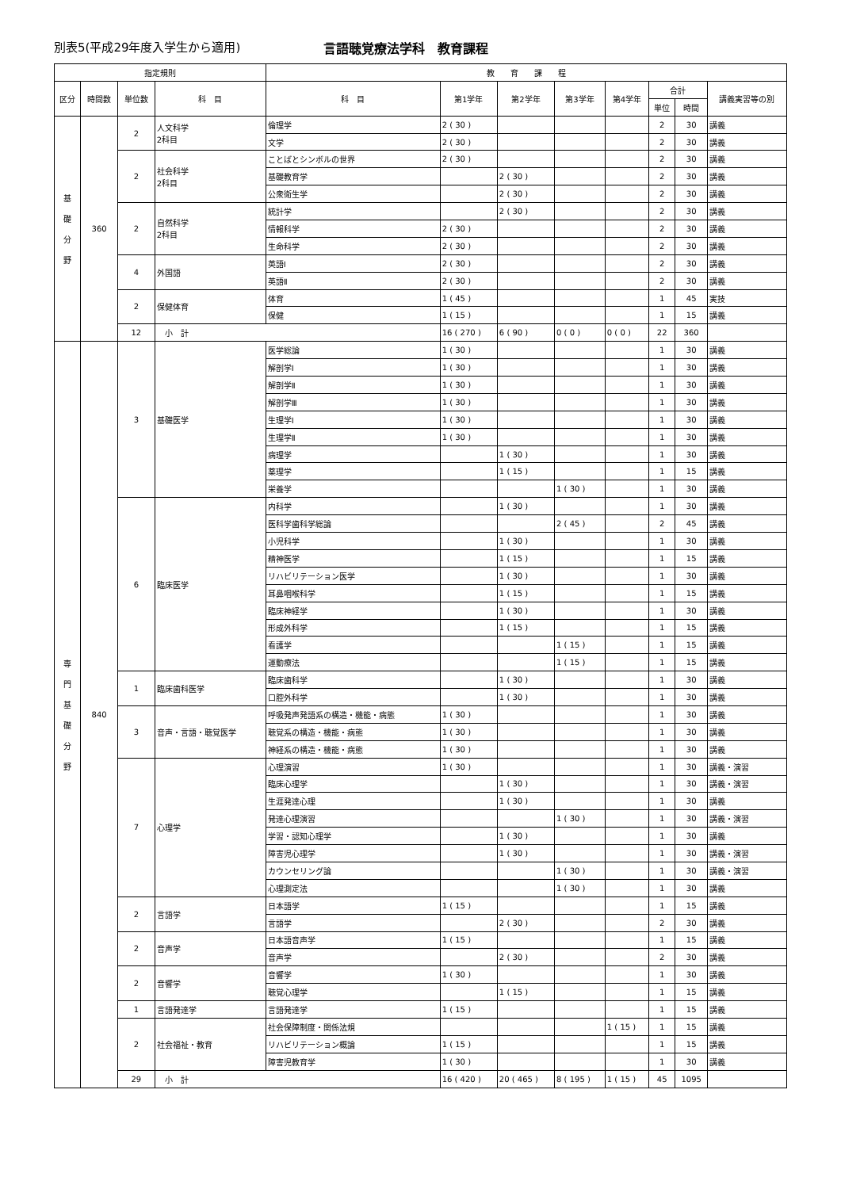別表5(平成29年度入学生から適用) 言語聴覚療法学科　教育課程
| 指定規則 | | | | 教 育 課 程 | | | | | | | |
| --- | --- | --- | --- | --- | --- | --- | --- | --- | --- | --- | --- |
| 区分 | 時間数 | 単位数 | 科 目 | 科 目 | 第1学年 | 第2学年 | 第3学年 | 第4学年 | 合計 | | 講義実習等の別 |
| | | | | | | | | | 単位 | 時間 | |
| 基 礎 分 野 | 360 | 2 | 人文科学 2科目 | 倫理学 | 2 ( 30 ) | | | | 2 | 30 | 講義 |
| | | | | 文学 | 2 ( 30 ) | | | | 2 | 30 | 講義 |
| | | 2 | 社会科学 2科目 | ことばとシンボルの世界 | 2 ( 30 ) | | | | 2 | 30 | 講義 |
| | | | | 基礎教育学 | | 2 ( 30 ) | | | 2 | 30 | 講義 |
| | | | | 公衆衛生学 | | 2 ( 30 ) | | | 2 | 30 | 講義 |
| | | 2 | 自然科学 2科目 | 統計学 | | 2 ( 30 ) | | | 2 | 30 | 講義 |
| | | | | 情報科学 | 2 ( 30 ) | | | | 2 | 30 | 講義 |
| | | | | 生命科学 | 2 ( 30 ) | | | | 2 | 30 | 講義 |
| | | 4 | 外国語 | 英語Ⅰ | 2 ( 30 ) | | | | 2 | 30 | 講義 |
| | | | | 英語Ⅱ | 2 ( 30 ) | | | | 2 | 30 | 講義 |
| | | 2 | 保健体育 | 体育 | 1 ( 45 ) | | | | 1 | 45 | 実技 |
| | | | | 保健 | 1 ( 15 ) | | | | 1 | 15 | 講義 |
| | | 12 | 小 計 | | 16 ( 270 ) | 6 ( 90 ) | 0 ( 0 ) | 0 ( 0 ) | 22 | 360 | |
| 専 門 基 礎 分 野 | 840 | 3 | 基礎医学 | 医学総論 | 1 ( 30 ) | | | | 1 | 30 | 講義 |
| | | | | 解剖学Ⅰ | 1 ( 30 ) | | | | 1 | 30 | 講義 |
| | | | | 解剖学Ⅱ | 1 ( 30 ) | | | | 1 | 30 | 講義 |
| | | | | 解剖学Ⅲ | 1 ( 30 ) | | | | 1 | 30 | 講義 |
| | | | | 生理学Ⅰ | 1 ( 30 ) | | | | 1 | 30 | 講義 |
| | | | | 生理学Ⅱ | 1 ( 30 ) | | | | 1 | 30 | 講義 |
| | | | | 病理学 | | 1 ( 30 ) | | | 1 | 30 | 講義 |
| | | | | 薬理学 | | 1 ( 15 ) | | | 1 | 15 | 講義 |
| | | | | 栄養学 | | | 1 ( 30 ) | | 1 | 30 | 講義 |
| | | 6 | 臨床医学 | 内科学 | | 1 ( 30 ) | | | 1 | 30 | 講義 |
| | | | | 医科学歯科学総論 | | | 2 ( 45 ) | | 2 | 45 | 講義 |
| | | | | 小児科学 | | 1 ( 30 ) | | | 1 | 30 | 講義 |
| | | | | 精神医学 | | 1 ( 15 ) | | | 1 | 15 | 講義 |
| | | | | リハビリテーション医学 | | 1 ( 30 ) | | | 1 | 30 | 講義 |
| | | | | 耳鼻咽喉科学 | | 1 ( 15 ) | | | 1 | 15 | 講義 |
| | | | | 臨床神経学 | | 1 ( 30 ) | | | 1 | 30 | 講義 |
| | | | | 形成外科学 | | 1 ( 15 ) | | | 1 | 15 | 講義 |
| | | | | 看護学 | | | 1 ( 15 ) | | 1 | 15 | 講義 |
| | | | | 運動療法 | | | 1 ( 15 ) | | 1 | 15 | 講義 |
| | | 1 | 臨床歯科医学 | 臨床歯科学 | | 1 ( 30 ) | | | 1 | 30 | 講義 |
| | | | | 口腔外科学 | | 1 ( 30 ) | | | 1 | 30 | 講義 |
| | | 3 | 音声・言語・聴覚医学 | 呼吸発声発語系の構造・機能・病態 | 1 ( 30 ) | | | | 1 | 30 | 講義 |
| | | | | 聴覚系の構造・機能・病態 | 1 ( 30 ) | | | | 1 | 30 | 講義 |
| | | | | 神経系の構造・機能・病態 | 1 ( 30 ) | | | | 1 | 30 | 講義 |
| | | 7 | 心理学 | 心理演習 | 1 ( 30 ) | | | | 1 | 30 | 講義・演習 |
| | | | | 臨床心理学 | | 1 ( 30 ) | | | 1 | 30 | 講義・演習 |
| | | | | 生涯発達心理 | | 1 ( 30 ) | | | 1 | 30 | 講義 |
| | | | | 発達心理演習 | | | 1 ( 30 ) | | 1 | 30 | 講義・演習 |
| | | | | 学習・認知心理学 | | 1 ( 30 ) | | | 1 | 30 | 講義 |
| | | | | 障害児心理学 | | 1 ( 30 ) | | | 1 | 30 | 講義・演習 |
| | | | | カウンセリング論 | | | 1 ( 30 ) | | 1 | 30 | 講義・演習 |
| | | | | 心理測定法 | | | 1 ( 30 ) | | 1 | 30 | 講義 |
| | | 2 | 言語学 | 日本語学 | 1 ( 15 ) | | | | 1 | 15 | 講義 |
| | | | | 言語学 | | 2 ( 30 ) | | | 2 | 30 | 講義 |
| | | 2 | 音声学 | 日本語音声学 | 1 ( 15 ) | | | | 1 | 15 | 講義 |
| | | | | 音声学 | | 2 ( 30 ) | | | 2 | 30 | 講義 |
| | | 2 | 音響学 | 音響学 | 1 ( 30 ) | | | | 1 | 30 | 講義 |
| | | | | 聴覚心理学 | | 1 ( 15 ) | | | 1 | 15 | 講義 |
| | | 1 | 言語発達学 | 言語発達学 | 1 ( 15 ) | | | | 1 | 15 | 講義 |
| | | 2 | 社会福祉・教育 | 社会保障制度・関係法規 | | | | 1 ( 15 ) | 1 | 15 | 講義 |
| | | | | リハビリテーション概論 | 1 ( 15 ) | | | | 1 | 15 | 講義 |
| | | | | 障害児教育学 | 1 ( 30 ) | | | | 1 | 30 | 講義 |
| | | 29 | 小 計 | | 16 ( 420 ) | 20 ( 465 ) | 8 ( 195 ) | 1 ( 15 ) | 45 | 1095 | |